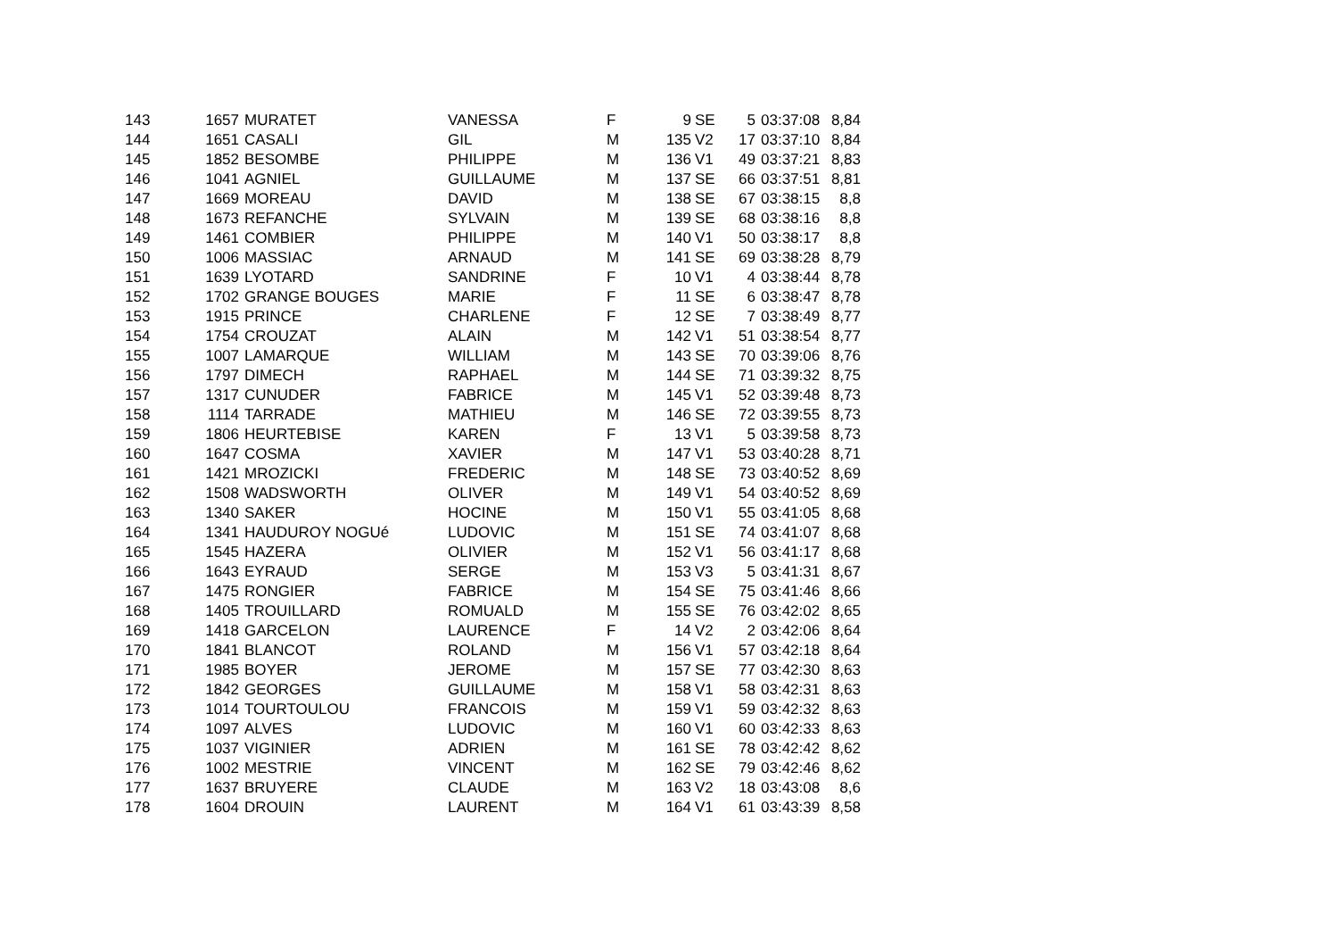| 143 | 1657 | MURATET | VANESSA | F | 9 | SE | 5 | 03:37:08 | 8,84 |
| 144 | 1651 | CASALI | GIL | M | 135 | V2 | 17 | 03:37:10 | 8,84 |
| 145 | 1852 | BESOMBE | PHILIPPE | M | 136 | V1 | 49 | 03:37:21 | 8,83 |
| 146 | 1041 | AGNIEL | GUILLAUME | M | 137 | SE | 66 | 03:37:51 | 8,81 |
| 147 | 1669 | MOREAU | DAVID | M | 138 | SE | 67 | 03:38:15 | 8,8 |
| 148 | 1673 | REFANCHE | SYLVAIN | M | 139 | SE | 68 | 03:38:16 | 8,8 |
| 149 | 1461 | COMBIER | PHILIPPE | M | 140 | V1 | 50 | 03:38:17 | 8,8 |
| 150 | 1006 | MASSIAC | ARNAUD | M | 141 | SE | 69 | 03:38:28 | 8,79 |
| 151 | 1639 | LYOTARD | SANDRINE | F | 10 | V1 | 4 | 03:38:44 | 8,78 |
| 152 | 1702 | GRANGE BOUGES | MARIE | F | 11 | SE | 6 | 03:38:47 | 8,78 |
| 153 | 1915 | PRINCE | CHARLENE | F | 12 | SE | 7 | 03:38:49 | 8,77 |
| 154 | 1754 | CROUZAT | ALAIN | M | 142 | V1 | 51 | 03:38:54 | 8,77 |
| 155 | 1007 | LAMARQUE | WILLIAM | M | 143 | SE | 70 | 03:39:06 | 8,76 |
| 156 | 1797 | DIMECH | RAPHAEL | M | 144 | SE | 71 | 03:39:32 | 8,75 |
| 157 | 1317 | CUNUDER | FABRICE | M | 145 | V1 | 52 | 03:39:48 | 8,73 |
| 158 | 1114 | TARRADE | MATHIEU | M | 146 | SE | 72 | 03:39:55 | 8,73 |
| 159 | 1806 | HEURTEBISE | KAREN | F | 13 | V1 | 5 | 03:39:58 | 8,73 |
| 160 | 1647 | COSMA | XAVIER | M | 147 | V1 | 53 | 03:40:28 | 8,71 |
| 161 | 1421 | MROZICKI | FREDERIC | M | 148 | SE | 73 | 03:40:52 | 8,69 |
| 162 | 1508 | WADSWORTH | OLIVER | M | 149 | V1 | 54 | 03:40:52 | 8,69 |
| 163 | 1340 | SAKER | HOCINE | M | 150 | V1 | 55 | 03:41:05 | 8,68 |
| 164 | 1341 | HAUDUROY NOGUé | LUDOVIC | M | 151 | SE | 74 | 03:41:07 | 8,68 |
| 165 | 1545 | HAZERA | OLIVIER | M | 152 | V1 | 56 | 03:41:17 | 8,68 |
| 166 | 1643 | EYRAUD | SERGE | M | 153 | V3 | 5 | 03:41:31 | 8,67 |
| 167 | 1475 | RONGIER | FABRICE | M | 154 | SE | 75 | 03:41:46 | 8,66 |
| 168 | 1405 | TROUILLARD | ROMUALD | M | 155 | SE | 76 | 03:42:02 | 8,65 |
| 169 | 1418 | GARCELON | LAURENCE | F | 14 | V2 | 2 | 03:42:06 | 8,64 |
| 170 | 1841 | BLANCOT | ROLAND | M | 156 | V1 | 57 | 03:42:18 | 8,64 |
| 171 | 1985 | BOYER | JEROME | M | 157 | SE | 77 | 03:42:30 | 8,63 |
| 172 | 1842 | GEORGES | GUILLAUME | M | 158 | V1 | 58 | 03:42:31 | 8,63 |
| 173 | 1014 | TOURTOULOU | FRANCOIS | M | 159 | V1 | 59 | 03:42:32 | 8,63 |
| 174 | 1097 | ALVES | LUDOVIC | M | 160 | V1 | 60 | 03:42:33 | 8,63 |
| 175 | 1037 | VIGINIER | ADRIEN | M | 161 | SE | 78 | 03:42:42 | 8,62 |
| 176 | 1002 | MESTRIE | VINCENT | M | 162 | SE | 79 | 03:42:46 | 8,62 |
| 177 | 1637 | BRUYERE | CLAUDE | M | 163 | V2 | 18 | 03:43:08 | 8,6 |
| 178 | 1604 | DROUIN | LAURENT | M | 164 | V1 | 61 | 03:43:39 | 8,58 |